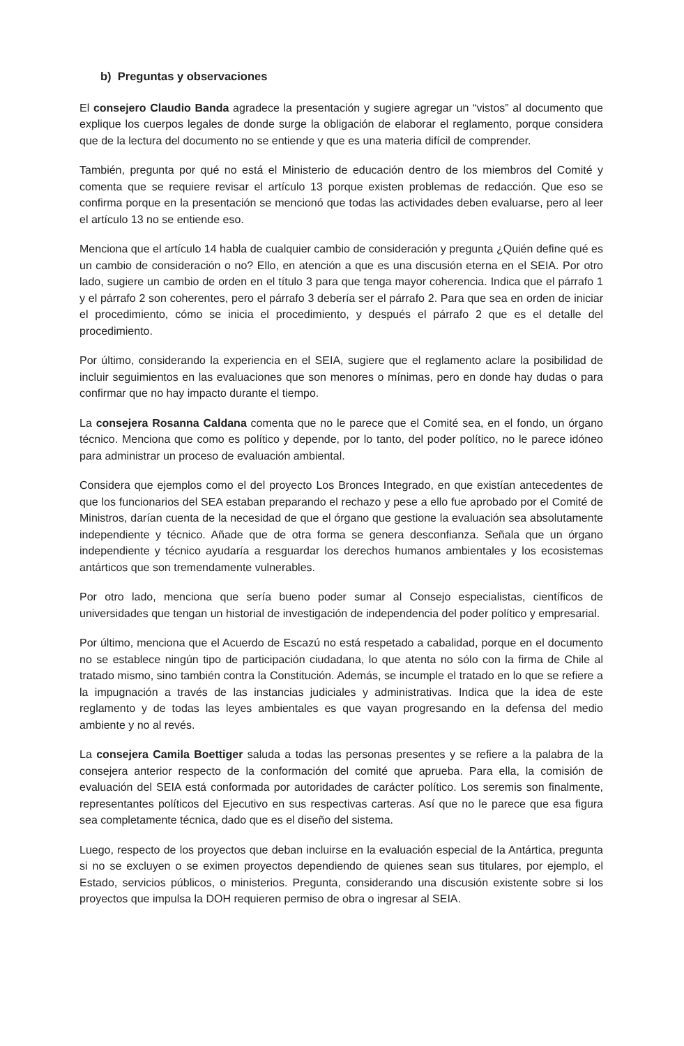b) Preguntas y observaciones
El consejero Claudio Banda agradece la presentación y sugiere agregar un “vistos” al documento que explique los cuerpos legales de donde surge la obligación de elaborar el reglamento, porque considera que de la lectura del documento no se entiende y que es una materia difícil de comprender.
También, pregunta por qué no está el Ministerio de educación dentro de los miembros del Comité y comenta que se requiere revisar el artículo 13 porque existen problemas de redacción. Que eso se confirma porque en la presentación se mencionó que todas las actividades deben evaluarse, pero al leer el artículo 13 no se entiende eso.
Menciona que el artículo 14 habla de cualquier cambio de consideración y pregunta ¿Quién define qué es un cambio de consideración o no? Ello, en atención a que es una discusión eterna en el SEIA. Por otro lado, sugiere un cambio de orden en el título 3 para que tenga mayor coherencia. Indica que el párrafo 1 y el párrafo 2 son coherentes, pero el párrafo 3 debería ser el párrafo 2. Para que sea en orden de iniciar el procedimiento, cómo se inicia el procedimiento, y después el párrafo 2 que es el detalle del procedimiento.
Por último, considerando la experiencia en el SEIA, sugiere que el reglamento aclare la posibilidad de incluir seguimientos en las evaluaciones que son menores o mínimas, pero en donde hay dudas o para confirmar que no hay impacto durante el tiempo.
La consejera Rosanna Caldana comenta que no le parece que el Comité sea, en el fondo, un órgano técnico. Menciona que como es político y depende, por lo tanto, del poder político, no le parece idóneo para administrar un proceso de evaluación ambiental.
Considera que ejemplos como el del proyecto Los Bronces Integrado, en que existían antecedentes de que los funcionarios del SEA estaban preparando el rechazo y pese a ello fue aprobado por el Comité de Ministros, darían cuenta de la necesidad de que el órgano que gestione la evaluación sea absolutamente independiente y técnico. Añade que de otra forma se genera desconfianza. Señala que un órgano independiente y técnico ayudaría a resguardar los derechos humanos ambientales y los ecosistemas antárticos que son tremendamente vulnerables.
Por otro lado, menciona que sería bueno poder sumar al Consejo especialistas, científicos de universidades que tengan un historial de investigación de independencia del poder político y empresarial.
Por último, menciona que el Acuerdo de Escazú no está respetado a cabalidad, porque en el documento no se establece ningún tipo de participación ciudadana, lo que atenta no sólo con la firma de Chile al tratado mismo, sino también contra la Constitución. Además, se incumple el tratado en lo que se refiere a la impugnación a través de las instancias judiciales y administrativas. Indica que la idea de este reglamento y de todas las leyes ambientales es que vayan progresando en la defensa del medio ambiente y no al revés.
La consejera Camila Boettiger saluda a todas las personas presentes y se refiere a la palabra de la consejera anterior respecto de la conformación del comité que aprueba. Para ella, la comisión de evaluación del SEIA está conformada por autoridades de carácter político. Los seremis son finalmente, representantes políticos del Ejecutivo en sus respectivas carteras. Así que no le parece que esa figura sea completamente técnica, dado que es el diseño del sistema.
Luego, respecto de los proyectos que deban incluirse en la evaluación especial de la Antártica, pregunta si no se excluyen o se eximen proyectos dependiendo de quienes sean sus titulares, por ejemplo, el Estado, servicios públicos, o ministerios. Pregunta, considerando una discusión existente sobre si los proyectos que impulsa la DOH requieren permiso de obra o ingresar al SEIA.